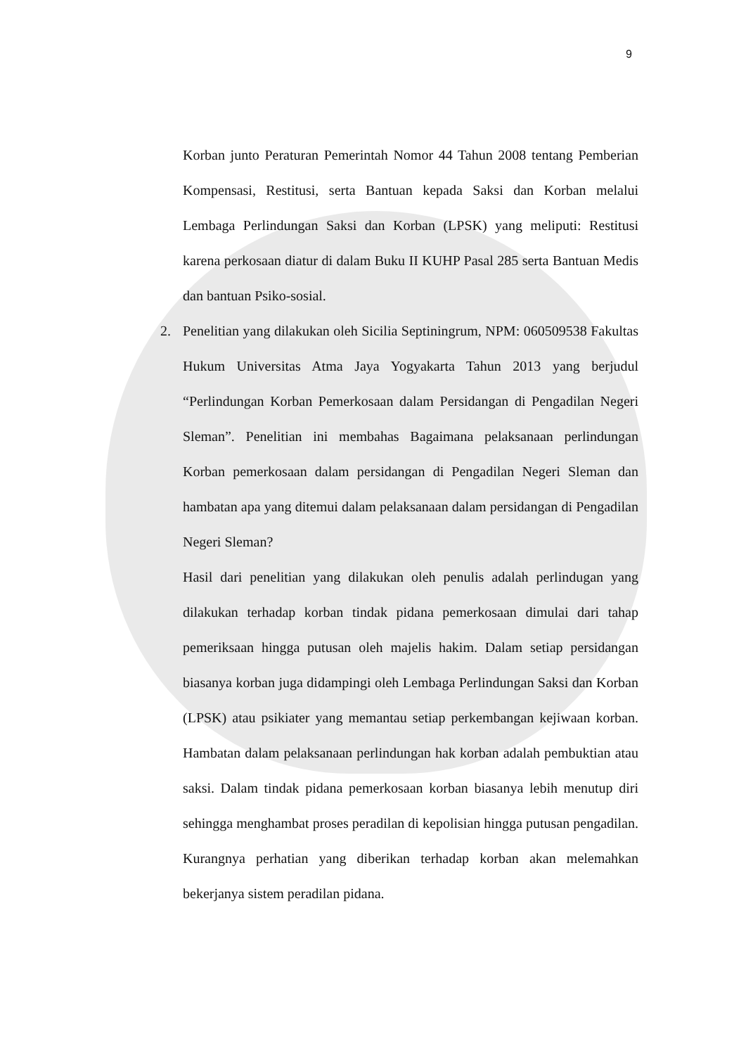9
Korban junto Peraturan Pemerintah Nomor 44 Tahun 2008 tentang Pemberian Kompensasi, Restitusi, serta Bantuan kepada Saksi dan Korban melalui Lembaga Perlindungan Saksi dan Korban (LPSK) yang meliputi: Restitusi karena perkosaan diatur di dalam Buku II KUHP Pasal 285 serta Bantuan Medis dan bantuan Psiko-sosial.
2. Penelitian yang dilakukan oleh Sicilia Septiningrum, NPM: 060509538 Fakultas Hukum Universitas Atma Jaya Yogyakarta Tahun 2013 yang berjudul “Perlindungan Korban Pemerkosaan dalam Persidangan di Pengadilan Negeri Sleman”. Penelitian ini membahas Bagaimana pelaksanaan perlindungan Korban pemerkosaan dalam persidangan di Pengadilan Negeri Sleman dan hambatan apa yang ditemui dalam pelaksanaan dalam persidangan di Pengadilan Negeri Sleman?
Hasil dari penelitian yang dilakukan oleh penulis adalah perlindugan yang dilakukan terhadap korban tindak pidana pemerkosaan dimulai dari tahap pemeriksaan hingga putusan oleh majelis hakim. Dalam setiap persidangan biasanya korban juga didampingi oleh Lembaga Perlindungan Saksi dan Korban (LPSK) atau psikiater yang memantau setiap perkembangan kejiwaan korban. Hambatan dalam pelaksanaan perlindungan hak korban adalah pembuktian atau saksi. Dalam tindak pidana pemerkosaan korban biasanya lebih menutup diri sehingga menghambat proses peradilan di kepolisian hingga putusan pengadilan. Kurangnya perhatian yang diberikan terhadap korban akan melemahkan bekerjanya sistem peradilan pidana.